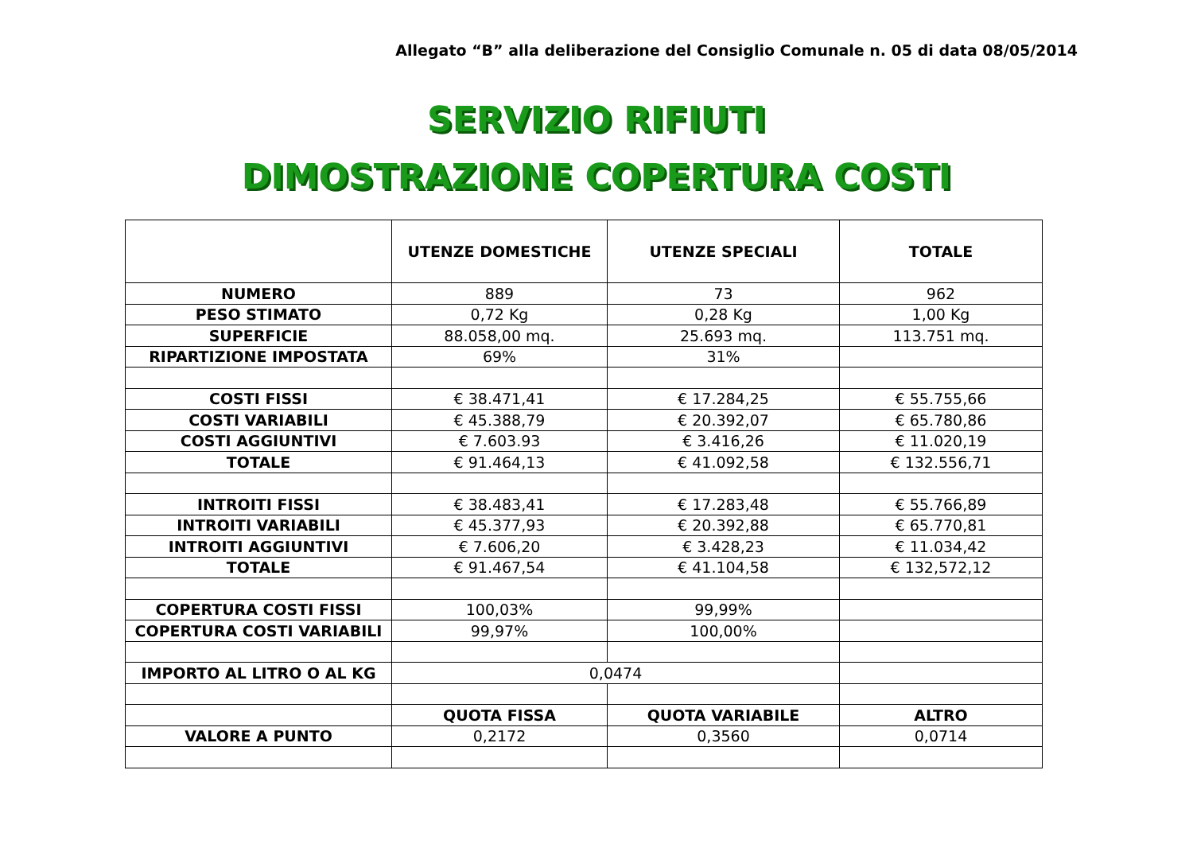Allegato “B” alla deliberazione del Consiglio Comunale n. 05 di data 08/05/2014
SERVIZIO RIFIUTI
DIMOSTRAZIONE COPERTURA COSTI
| | UTENZE DOMESTICHE | UTENZE SPECIALI | TOTALE |
| --- | --- | --- | --- |
| NUMERO | 889 | 73 | 962 |
| PESO STIMATO | 0,72 Kg | 0,28 Kg | 1,00 Kg |
| SUPERFICIE | 88.058,00 mq. | 25.693 mq. | 113.751 mq. |
| RIPARTIZIONE IMPOSTATA | 69% | 31% | |
| COSTI FISSI | € 38.471,41 | € 17.284,25 | € 55.755,66 |
| COSTI VARIABILI | € 45.388,79 | € 20.392,07 | € 65.780,86 |
| COSTI AGGIUNTIVI | € 7.603.93 | € 3.416,26 | € 11.020,19 |
| TOTALE | € 91.464,13 | € 41.092,58 | € 132.556,71 |
| INTROITI FISSI | € 38.483,41 | € 17.283,48 | € 55.766,89 |
| INTROITI VARIABILI | € 45.377,93 | € 20.392,88 | € 65.770,81 |
| INTROITI AGGIUNTIVI | € 7.606,20 | € 3.428,23 | € 11.034,42 |
| TOTALE | € 91.467,54 | € 41.104,58 | € 132,572,12 |
| COPERTURA COSTI FISSI | 100,03% | 99,99% | |
| COPERTURA COSTI VARIABILI | 99,97% | 100,00% | |
| IMPORTO AL LITRO O AL KG | 0,0474 | | |
| | QUOTA FISSA | QUOTA VARIABILE | ALTRO |
| VALORE A PUNTO | 0,2172 | 0,3560 | 0,0714 |